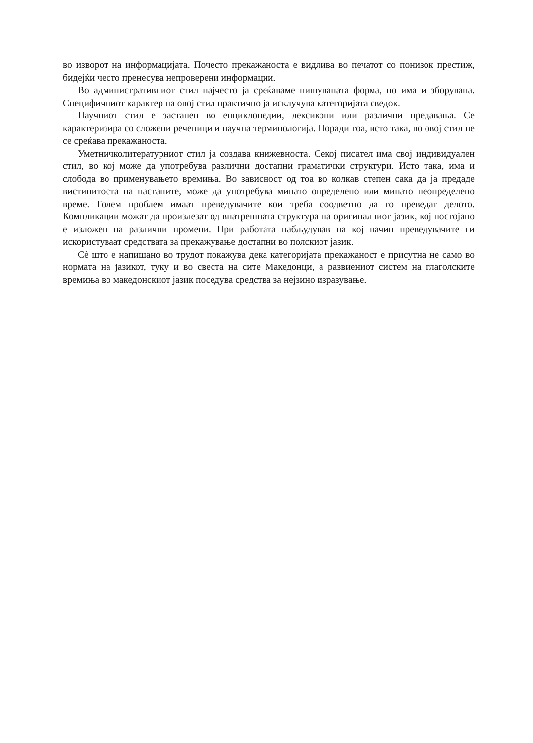во изворот на информацијата. Почесто прекажаноста е видлива во печатот со понизок престиж, бидејќи често пренесува непроверени информации.
Во административниот стил најчесто ја среќаваме пишуваната форма, но има и зборувана. Специфичниот карактер на овој стил практично ја исклучува категоријата сведок.
Научниот стил е застапен во енциклопедии, лексикони или различни предавања. Се карактеризира со сложени реченици и научна терминологија. Поради тоа, исто така, во овој стил не се среќава прекажаноста.
Уметничколитературниот стил ја создава книжевноста. Секој писател има свој индивидуален стил, во кој може да употребува различни достапни граматички структури. Исто така, има и слобода во применувањето времиња. Во зависност од тоа во колкав степен сака да ја предаде вистинитоста на настаните, може да употребува минато определено или минато неопределено време. Голем проблем имаат преведувачите кои треба соодветно да го преведат делото. Компликации можат да произлезат од внатрешната структура на оригиналниот јазик, кој постојано е изложен на различни промени. При работата набљудував на кој начин преведувачите ги искористуваат средствата за прекажување достапни во полскиот јазик.
Сè што е напишано во трудот покажува дека категоријата прекажаност е присутна не само во нормата на јазикот, туку и во свеста на сите Македонци, а развиениот систем на глаголските времиња во македонскиот јазик поседува средства за нејзино изразување.